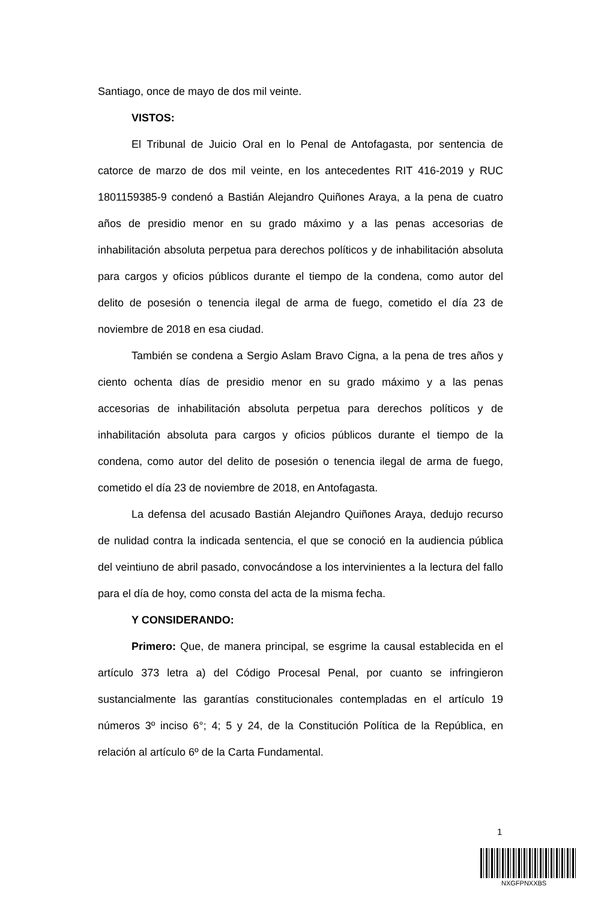Santiago, once de mayo de dos mil veinte.
VISTOS:
El Tribunal de Juicio Oral en lo Penal de Antofagasta, por sentencia de catorce de marzo de dos mil veinte, en los antecedentes RIT 416-2019 y RUC 1801159385-9 condenó a Bastián Alejandro Quiñones Araya, a la pena de cuatro años de presidio menor en su grado máximo y a las penas accesorias de inhabilitación absoluta perpetua para derechos políticos y de inhabilitación absoluta para cargos y oficios públicos durante el tiempo de la condena, como autor del delito de posesión o tenencia ilegal de arma de fuego, cometido el día 23 de noviembre de 2018 en esa ciudad.
También se condena a Sergio Aslam Bravo Cigna, a la pena de tres años y ciento ochenta días de presidio menor en su grado máximo y a las penas accesorias de inhabilitación absoluta perpetua para derechos políticos y de inhabilitación absoluta para cargos y oficios públicos durante el tiempo de la condena, como autor del delito de posesión o tenencia ilegal de arma de fuego, cometido el día 23 de noviembre de 2018, en Antofagasta.
La defensa del acusado Bastián Alejandro Quiñones Araya, dedujo recurso de nulidad contra la indicada sentencia, el que se conoció en la audiencia pública del veintiuno de abril pasado, convocándose a los intervinientes a la lectura del fallo para el día de hoy, como consta del acta de la misma fecha.
Y CONSIDERANDO:
Primero: Que, de manera principal, se esgrime la causal establecida en el artículo 373 letra a) del Código Procesal Penal, por cuanto se infringieron sustancialmente las garantías constitucionales contempladas en el artículo 19 números 3º inciso 6°; 4; 5 y 24, de la Constitución Política de la República, en relación al artículo 6º de la Carta Fundamental.
1
NXGFPNXXBS